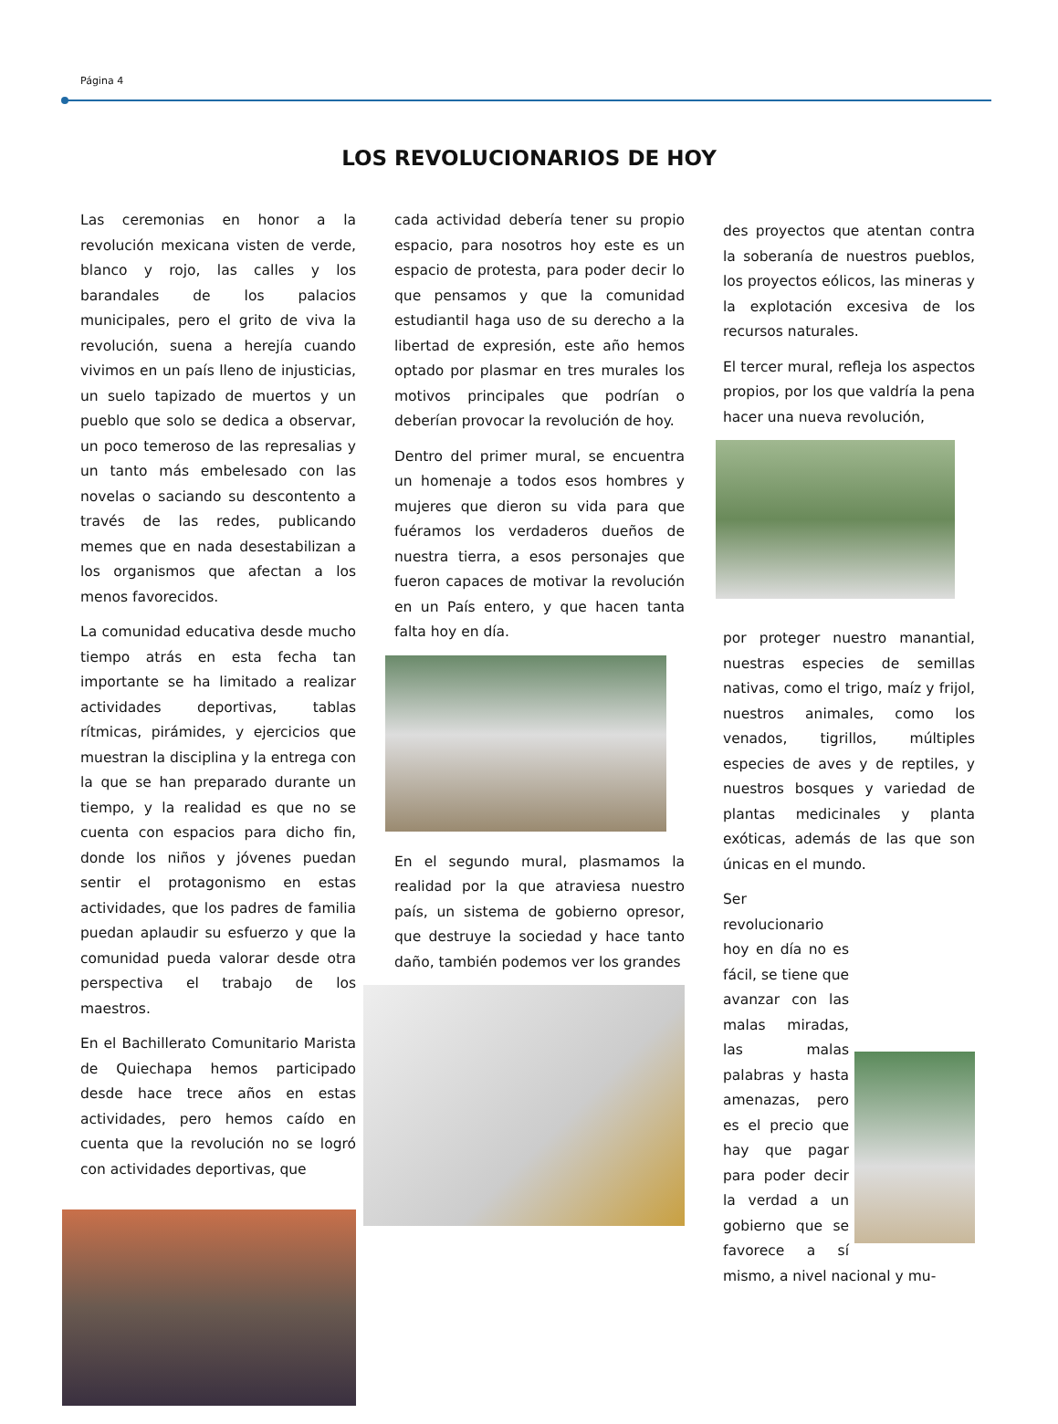Página 4
LOS REVOLUCIONARIOS DE HOY
Las ceremonias en honor a la revolución mexicana visten de verde, blanco y rojo, las calles y los barandales de los palacios municipales, pero el grito de viva la revolución, suena a herejía cuando vivimos en un país lleno de injusticias, un suelo tapizado de muertos y un pueblo que solo se dedica a observar, un poco temeroso de las represalias y un tanto más embelesado con las novelas o saciando su descontento a través de las redes, publicando memes que en nada desestabilizan a los organismos que afectan a los menos favorecidos.
La comunidad educativa desde mucho tiempo atrás en esta fecha tan importante se ha limitado a realizar actividades deportivas, tablas rítmicas, pirámides, y ejercicios que muestran la disciplina y la entrega con la que se han preparado durante un tiempo, y la realidad es que no se cuenta con espacios para dicho fin, donde los niños y jóvenes puedan sentir el protagonismo en estas actividades, que los padres de familia puedan aplaudir su esfuerzo y que la comunidad pueda valorar desde otra perspectiva el trabajo de los maestros.
En el Bachillerato Comunitario Marista de Quiechapa hemos participado desde hace trece años en estas actividades, pero hemos caído en cuenta que la revolución no se logró con actividades deportivas, que
cada actividad debería tener su propio espacio, para nosotros hoy este es un espacio de protesta, para poder decir lo que pensamos y que la comunidad estudiantil haga uso de su derecho a la libertad de expresión, este año hemos optado por plasmar en tres murales los motivos principales que podrían o deberían provocar la revolución de hoy.
Dentro del primer mural, se encuentra un homenaje a todos esos hombres y mujeres que dieron su vida para que fuéramos los verdaderos dueños de nuestra tierra, a esos personajes que fueron capaces de motivar la revolución en un País entero, y que hacen tanta falta hoy en día.
En el segundo mural, plasmamos la realidad por la que atraviesa nuestro país, un sistema de gobierno opresor, que destruye la sociedad y hace tanto daño, también podemos ver los grandes
des proyectos que atentan contra la soberanía de nuestros pueblos, los proyectos eólicos, las mineras y la explotación excesiva de los recursos naturales.
El tercer mural, refleja los aspectos propios, por los que valdría la pena hacer una nueva revolución,
por proteger nuestro manantial, nuestras especies de semillas nativas, como el trigo, maíz y frijol, nuestros animales, como los venados, tigrillos, múltiples especies de aves y de reptiles, y nuestros bosques y variedad de plantas medicinales y planta exóticas, además de las que son únicas en el mundo.
Ser revolucionario hoy en día no es fácil, se tiene que avanzar con las malas miradas, las malas palabras y hasta amenazas, pero es el precio que hay que pagar para poder decir la verdad a un gobierno que se favorece a sí mismo, a nivel nacional y mu-